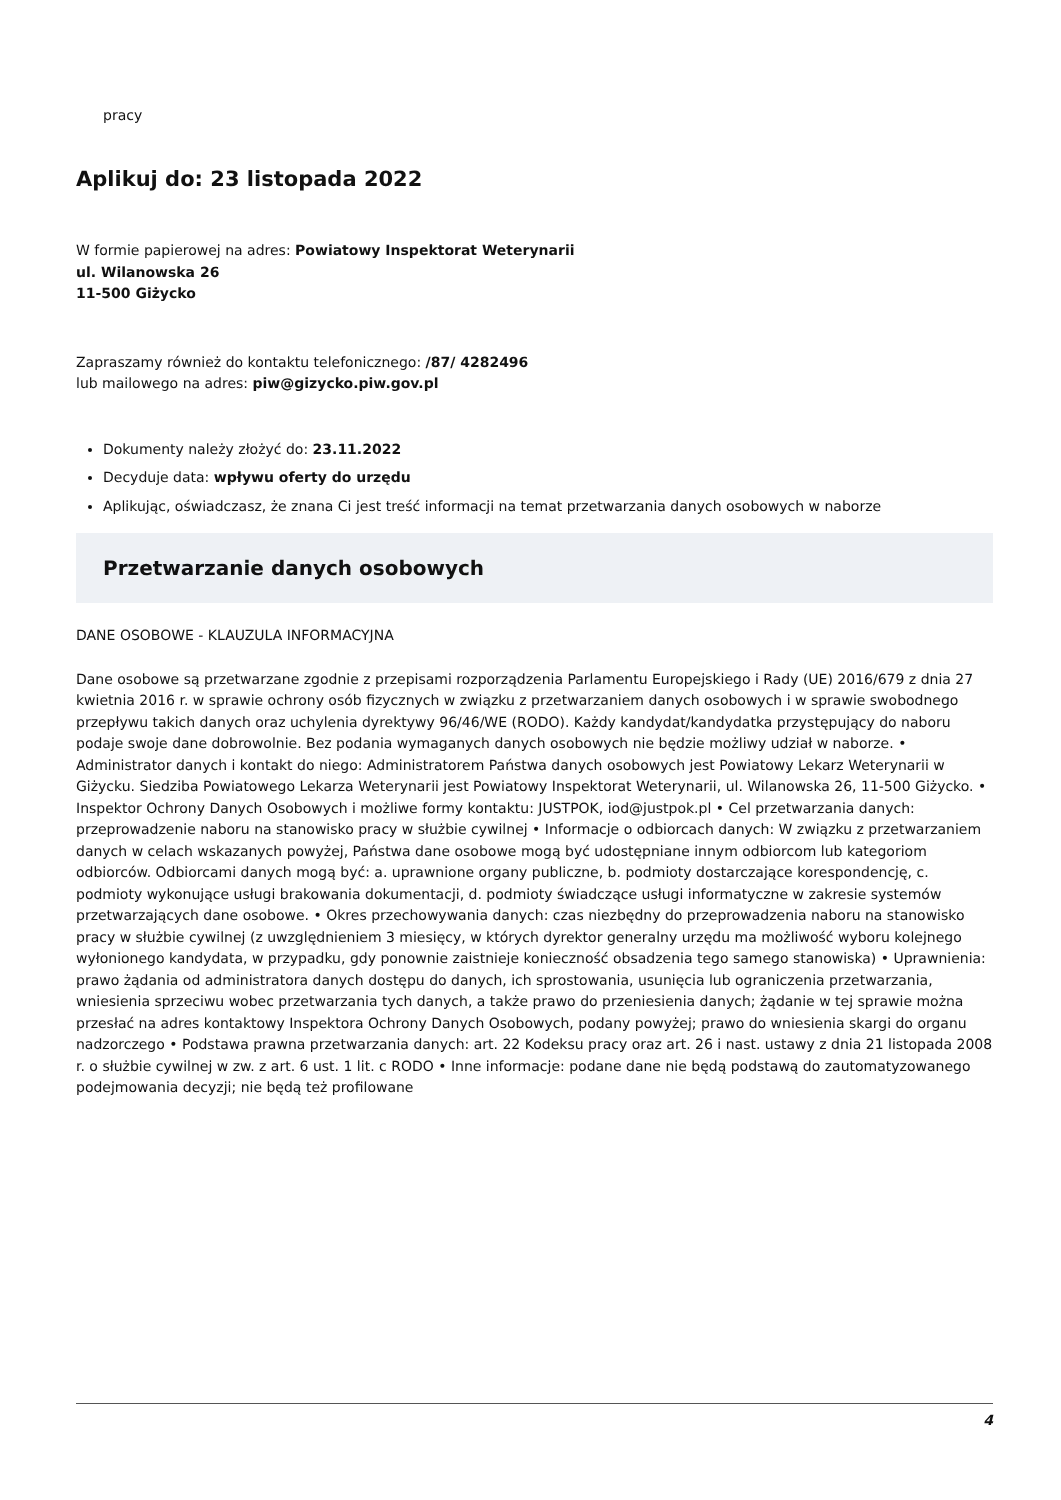pracy
Aplikuj do: 23 listopada 2022
W formie papierowej na adres: Powiatowy Inspektorat Weterynarii
ul. Wilanowska 26
11-500 Giżycko
Zapraszamy również do kontaktu telefonicznego: /87/ 4282496
lub mailowego na adres: piw@gizycko.piw.gov.pl
Dokumenty należy złożyć do: 23.11.2022
Decyduje data: wpływu oferty do urzędu
Aplikując, oświadczasz, że znana Ci jest treść informacji na temat przetwarzania danych osobowych w naborze
Przetwarzanie danych osobowych
DANE OSOBOWE - KLAUZULA INFORMACYJNA
Dane osobowe są przetwarzane zgodnie z przepisami rozporządzenia Parlamentu Europejskiego i Rady (UE) 2016/679 z dnia 27 kwietnia 2016 r. w sprawie ochrony osób fizycznych w związku z przetwarzaniem danych osobowych i w sprawie swobodnego przepływu takich danych oraz uchylenia dyrektywy 96/46/WE (RODO). Każdy kandydat/kandydatka przystępujący do naboru podaje swoje dane dobrowolnie. Bez podania wymaganych danych osobowych nie będzie możliwy udział w naborze. • Administrator danych i kontakt do niego: Administratorem Państwa danych osobowych jest Powiatowy Lekarz Weterynarii w Giżycku. Siedziba Powiatowego Lekarza Weterynarii jest Powiatowy Inspektorat Weterynarii, ul. Wilanowska 26, 11-500 Giżycko. • Inspektor Ochrony Danych Osobowych i możliwe formy kontaktu: JUSTPOK, iod@justpok.pl • Cel przetwarzania danych: przeprowadzenie naboru na stanowisko pracy w służbie cywilnej • Informacje o odbiorcach danych: W związku z przetwarzaniem danych w celach wskazanych powyżej, Państwa dane osobowe mogą być udostępniane innym odbiorcom lub kategoriom odbiorców. Odbiorcami danych mogą być: a. uprawnione organy publiczne, b. podmioty dostarczające korespondencję, c. podmioty wykonujące usługi brakowania dokumentacji, d. podmioty świadczące usługi informatyczne w zakresie systemów przetwarzających dane osobowe. • Okres przechowywania danych: czas niezbędny do przeprowadzenia naboru na stanowisko pracy w służbie cywilnej (z uwzględnieniem 3 miesięcy, w których dyrektor generalny urzędu ma możliwość wyboru kolejnego wyłonionego kandydata, w przypadku, gdy ponownie zaistnieje konieczność obsadzenia tego samego stanowiska) • Uprawnienia: prawo żądania od administratora danych dostępu do danych, ich sprostowania, usunięcia lub ograniczenia przetwarzania, wniesienia sprzeciwu wobec przetwarzania tych danych, a także prawo do przeniesienia danych; żądanie w tej sprawie można przesłać na adres kontaktowy Inspektora Ochrony Danych Osobowych, podany powyżej; prawo do wniesienia skargi do organu nadzorczego • Podstawa prawna przetwarzania danych: art. 22 Kodeksu pracy oraz art. 26 i nast. ustawy z dnia 21 listopada 2008 r. o służbie cywilnej w zw. z art. 6 ust. 1 lit. c RODO • Inne informacje: podane dane nie będą podstawą do zautomatyzowanego podejmowania decyzji; nie będą też profilowane
4